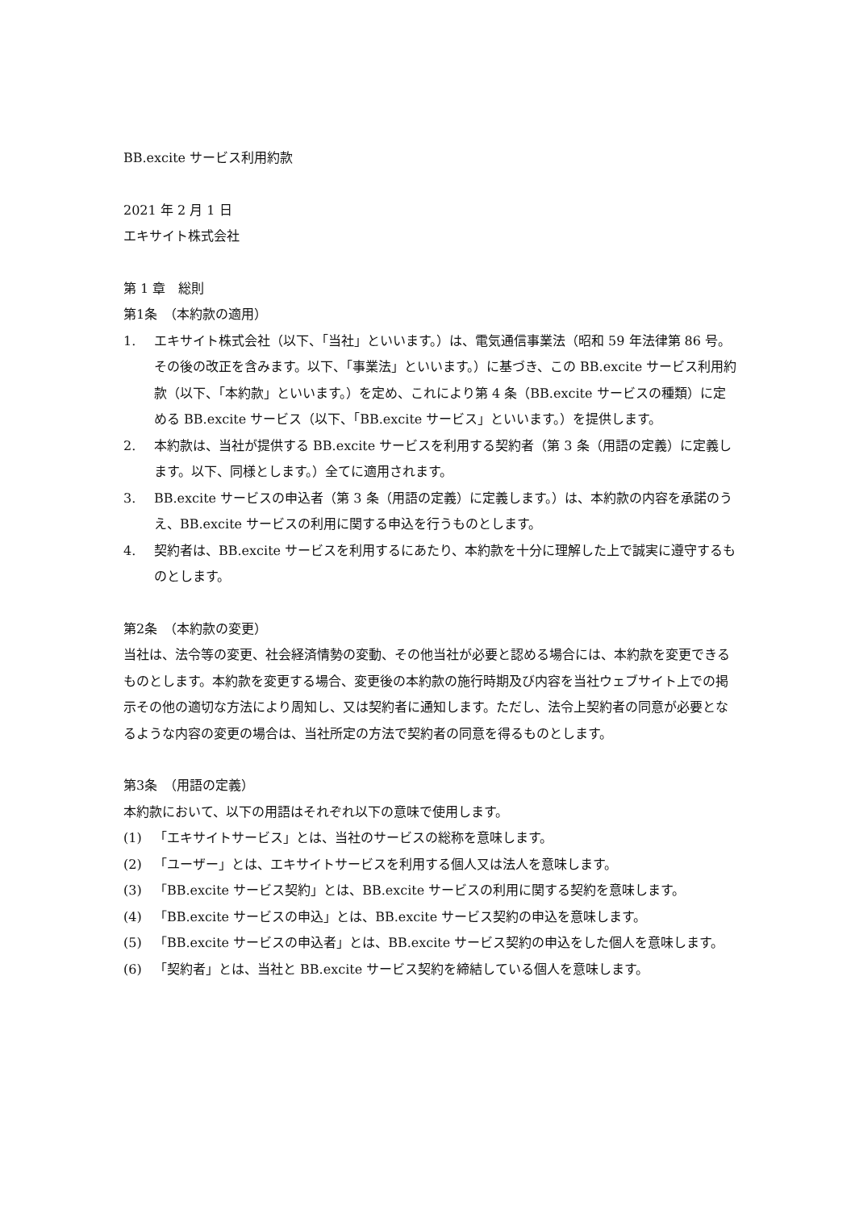BB.excite サービス利用約款
2021 年 2 月 1 日
エキサイト株式会社
第 1 章　総則
第1条　（本約款の適用）
1. エキサイト株式会社（以下、「当社」といいます。）は、電気通信事業法（昭和 59 年法律第 86 号。その後の改正を含みます。以下、「事業法」といいます。）に基づき、この BB.excite サービス利用約款（以下、「本約款」といいます。）を定め、これにより第 4 条（BB.excite サービスの種類）に定める BB.excite サービス（以下、「BB.excite サービス」といいます。）を提供します。
2. 本約款は、当社が提供する BB.excite サービスを利用する契約者（第 3 条（用語の定義）に定義します。以下、同様とします。）全てに適用されます。
3. BB.excite サービスの申込者（第 3 条（用語の定義）に定義します。）は、本約款の内容を承諾のうえ、BB.excite サービスの利用に関する申込を行うものとします。
4. 契約者は、BB.excite サービスを利用するにあたり、本約款を十分に理解した上で誠実に遵守するものとします。
第2条　（本約款の変更）
当社は、法令等の変更、社会経済情勢の変動、その他当社が必要と認める場合には、本約款を変更できるものとします。本約款を変更する場合、変更後の本約款の施行時期及び内容を当社ウェブサイト上での掲示その他の適切な方法により周知し、又は契約者に通知します。ただし、法令上契約者の同意が必要となるような内容の変更の場合は、当社所定の方法で契約者の同意を得るものとします。
第3条　（用語の定義）
本約款において、以下の用語はそれぞれ以下の意味で使用します。
(1) 「エキサイトサービス」とは、当社のサービスの総称を意味します。
(2) 「ユーザー」とは、エキサイトサービスを利用する個人又は法人を意味します。
(3) 「BB.excite サービス契約」とは、BB.excite サービスの利用に関する契約を意味します。
(4) 「BB.excite サービスの申込」とは、BB.excite サービス契約の申込を意味します。
(5) 「BB.excite サービスの申込者」とは、BB.excite サービス契約の申込をした個人を意味します。
(6) 「契約者」とは、当社と BB.excite サービス契約を締結している個人を意味します。